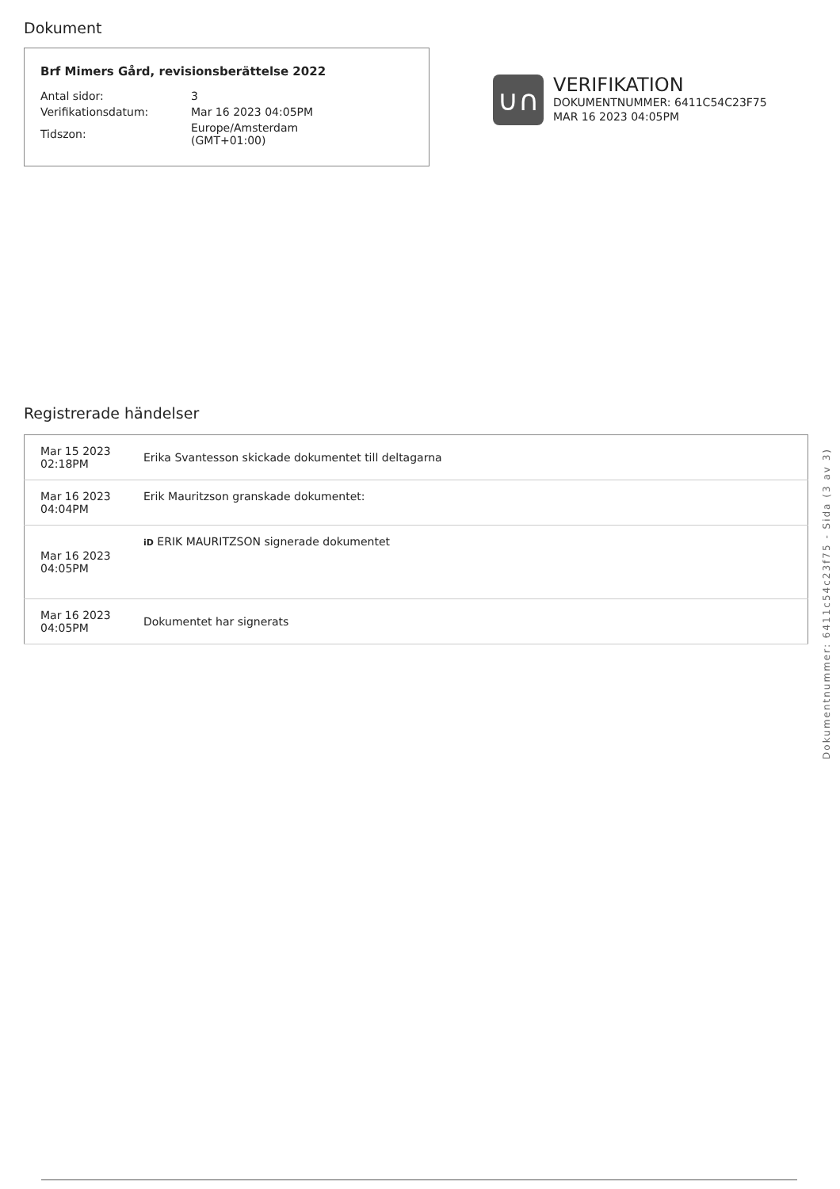Dokument
Brf Mimers Gård, revisionsberättelse 2022
| Antal sidor: | 3 |
| Verifikationsdatum: | Mar 16 2023 04:05PM |
| Tidszon: | Europe/Amsterdam (GMT+01:00) |
∪∩
VERIFIKATION
DOKUMENTNUMMER: 6411C54C23F75
MAR 16 2023 04:05PM
Registrerade händelser
| Mar 15 2023 02:18PM | Erika Svantesson skickade dokumentet till deltagarna |
| Mar 16 2023 04:04PM | Erik Mauritzson granskade dokumentet: |
| Mar 16 2023 04:05PM | iD ERIK MAURITZSON signerade dokumentet |
| Mar 16 2023 04:05PM | Dokumentet har signerats |
Dokumentnummer: 6411c54c23f75 - Sida (3 av 3)